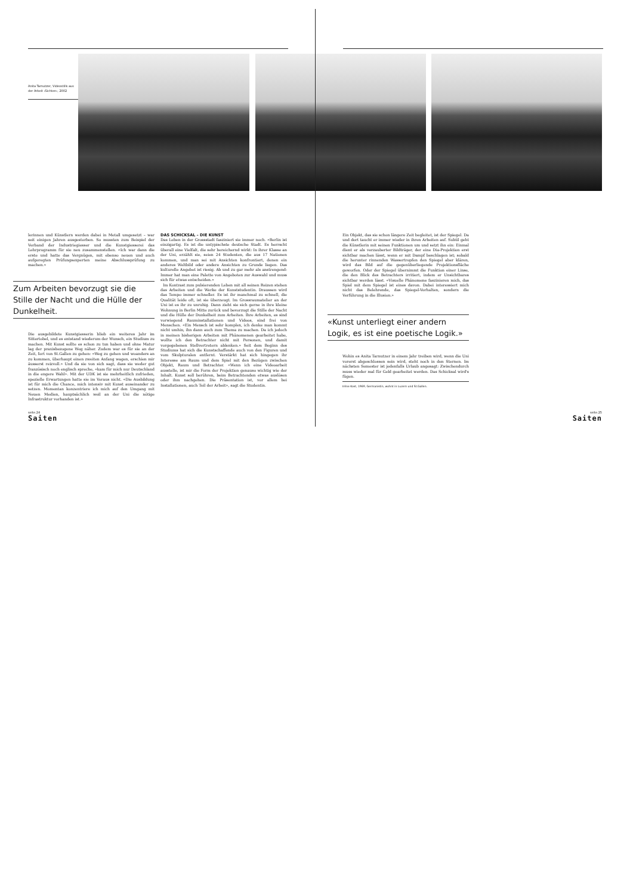Anita Tarnutzer, Videostills aus der Arbeit ‹Sichten›, 2002
lerinnen und Künstlern werden dabei in Metall umgesetzt – war seit einigen Jahren ausgestorben. So mussten zum Beispiel der Verband der Industriegiesser und die Kunstgiesserei das Lehrprogramm für sie neu zusammenstellen. «Ich war dann die erste und hatte das Vergnügen, mit ebenso neuen und auch aufgeregten Prüfungsexperten meine Abschlussprüfung zu machen.»
Zum Arbeiten bevorzugt sie die Stille der Nacht und die Hülle der Dunkelheit.
Die ausgebildete Kunstgiesserin blieb ein weiteres Jahr im Sittertobel, und es entstand wiederum der Wunsch, ein Studium zu machen. Mit Kunst sollte es schon zu tun haben und ohne Matur lag der praxisbezogene Weg näher. Zudem war es für sie an der Zeit, fort von St.Gallen zu gehen: «Weg zu gehen und woanders an zu kommen, überhaupt einen zweiten Anfang wagen, erschien mir äusserst reizvoll.» Und da sie von sich sagt, dass sie weder gut französisch noch englisch spreche, «kam für mich nur Deutschland in die engere Wahl». Mit der UDK ist sie mehrheitlich zufrieden, spezielle Erwartungen hatte sie im Voraus nicht. «Die Ausbildung ist für mich die Chance, mich intensiv mit Kunst auseinander zu setzen. Momentan konzentriere ich mich auf den Umgang mit Neuen Medien, hauptsächlich weil an der Uni die nötige Infrastruktur vorhanden ist.»
DAS SCHICKSAL – DIE KUNST
Das Leben in der Grossstadt fasziniert sie immer noch. «Berlin ist einzigartig. Es ist die untypischste deutsche Stadt. Es herrscht überall eine Vielfalt, die sehr bereichernd wirkt: In ihrer Klasse an der Uni, erzählt sie, seien 24 Studenten, die aus 17 Nationen kommen, und man sei mit Ansichten konfrontiert, denen ein anderes Weltbild oder andere Ansichten zu Grunde liegen. Das kulturelle Angebot ist riesig. Ab und zu gar mehr als anstrengend: Immer hat man eine Palette von Angeboten zur Auswahl und muss sich für etwas entscheiden.»
Im Kontrast zum pulsierenden Leben mit all seinen Reizen stehen das Arbeiten und die Werke der Kunststudentin. Draussen wird das Tempo immer schneller. Es ist ihr manchmal zu schnell, die Qualität leide oft, ist sie überzeugt. Im Grossraumatelier an der Uni ist es ihr zu unruhig. Dann zieht sie sich gerne in ihre kleine Wohnung in Berlin Mitte zurück und bevorzugt die Stille der Nacht und die Hülle der Dunkelheit zum Arbeiten. Ihre Arbeiten, es sind vorwiegend Rauminstallationen und Videos, sind frei von Menschen. «Ein Mensch ist sehr komplex, ich denke man kommt nicht umhin, ihn dann auch zum Thema zu machen. Da ich jedoch in meinen bisherigen Arbeiten mit Phänomenen gearbeitet habe, wollte ich den Betrachter nicht mit Personen, und damit vorgegebenen Stellvertretern ablenken.» Seit dem Beginn des Studiums hat sich die Kunstschaffende auch von den Figuren und vom Skulpturalen entfernt. Verstärkt hat sich hingegen ihr Interesse am Raum und dem Spiel mit den Bezügen zwischen Objekt, Raum und Betrachter. «Wenn ich eine Videoarbeit ausstelle, ist mir die Form der Projektion genauso wichtig wie der Inhalt. Kunst soll berühren, beim Betrachtenden etwas auslösen oder ihm nachgehen. Die Präsentation ist, vor allem bei Installationen, auch Teil der Arbeit», sagt die Studentin.
Ein Objekt, das sie schon längere Zeit begleitet, ist der Spiegel. Da und dort taucht er immer wieder in ihren Arbeiten auf. Subtil geht die Künstlerin mit seinen Funktionen um und setzt ihn ein: Einmal dient er als verzauberter Bildträger, der eine Dia-Projektion erst sichtbar machen lässt, wenn er mit Dampf beschlagen ist; sobald die herunter rinnenden Wassertropfen den Spiegel aber klären, wird das Bild auf die gegenüberliegende Projektionsfläche geworfen. Oder der Spiegel übernimmt die Funktion einer Linse, die den Blick des Betrachters irritiert, indem er Unsichtbares sichtbar werden lässt. «Visuelle Phänomene faszinieren mich, das Spiel mit dem Spiegel ist eines davon. Dabei interessiert mich nicht das Belehrende, das Spiegel-Vorhalten, sondern die Verführung in die Illusion.»
«Kunst unterliegt einer andern Logik, es ist eine poetische Logik.»
Wohin es Anita Tarnutzer in einem Jahr treiben wird, wenn die Uni vorerst abgeschlossen sein wird, steht noch in den Sternen. Im nächsten Semester ist jedenfalls Urlaub angesagt: Zwischendurch muss wieder mal für Geld gearbeitet werden. Das Schicksal wird's fügen.
Irène Kost, 1969, Germanistin, wohnt in Luzern und St.Gallen.
seite.24
Saiten
seite.25
Saiten